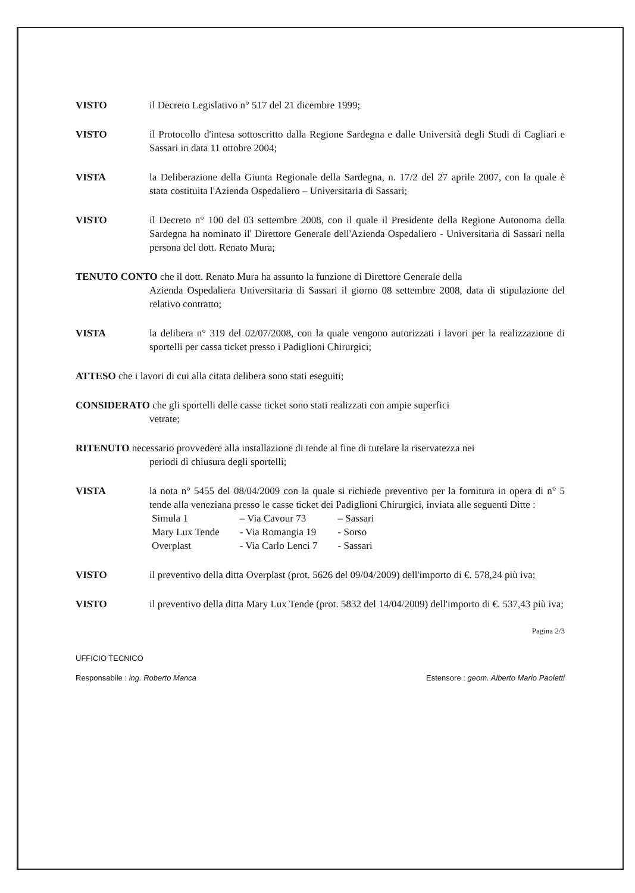VISTO il Decreto Legislativo n° 517 del 21 dicembre 1999;
VISTO il Protocollo d'intesa sottoscritto dalla Regione Sardegna e dalle Università degli Studi di Cagliari e Sassari in data 11 ottobre 2004;
VISTA la Deliberazione della Giunta Regionale della Sardegna, n. 17/2 del 27 aprile 2007, con la quale è stata costituita l'Azienda Ospedaliero – Universitaria di Sassari;
VISTO il Decreto n° 100 del 03 settembre 2008, con il quale il Presidente della Regione Autonoma della Sardegna ha nominato il' Direttore Generale dell'Azienda Ospedaliero - Universitaria di Sassari nella persona del dott. Renato Mura;
TENUTO CONTO che il dott. Renato Mura ha assunto la funzione di Direttore Generale della
Azienda Ospedaliera Universitaria di Sassari il giorno 08 settembre 2008, data di stipulazione del relativo contratto;
VISTA la delibera n° 319 del 02/07/2008, con la quale vengono autorizzati i lavori per la realizzazione di sportelli per cassa ticket presso i Padiglioni Chirurgici;
ATTESO che i lavori di cui alla citata delibera sono stati eseguiti;
CONSIDERATO che gli sportelli delle casse ticket sono stati realizzati con ampie superfici
vetrate;
RITENUTO necessario provvedere alla installazione di tende al fine di tutelare la riservatezza nei
periodi di chiusura degli sportelli;
VISTA la nota n° 5455 del 08/04/2009 con la quale si richiede preventivo per la fornitura in opera di n° 5 tende alla veneziana presso le casse ticket dei Padiglioni Chirurgici, inviata alle seguenti Ditte :
| Simula 1 | – Via Cavour 73 | – Sassari |
| Mary Lux Tende | - Via Romangia 19 | - Sorso |
| Overplast | - Via Carlo Lenci 7 | - Sassari |
VISTO il preventivo della ditta Overplast (prot. 5626 del 09/04/2009) dell'importo di €. 578,24 più iva;
VISTO il preventivo della ditta Mary Lux Tende (prot. 5832 del 14/04/2009) dell'importo di €. 537,43 più iva;
Pagina 2/3
UFFICIO TECNICO
Responsabile : ing. Roberto Manca Estensore : geom. Alberto Mario Paoletti